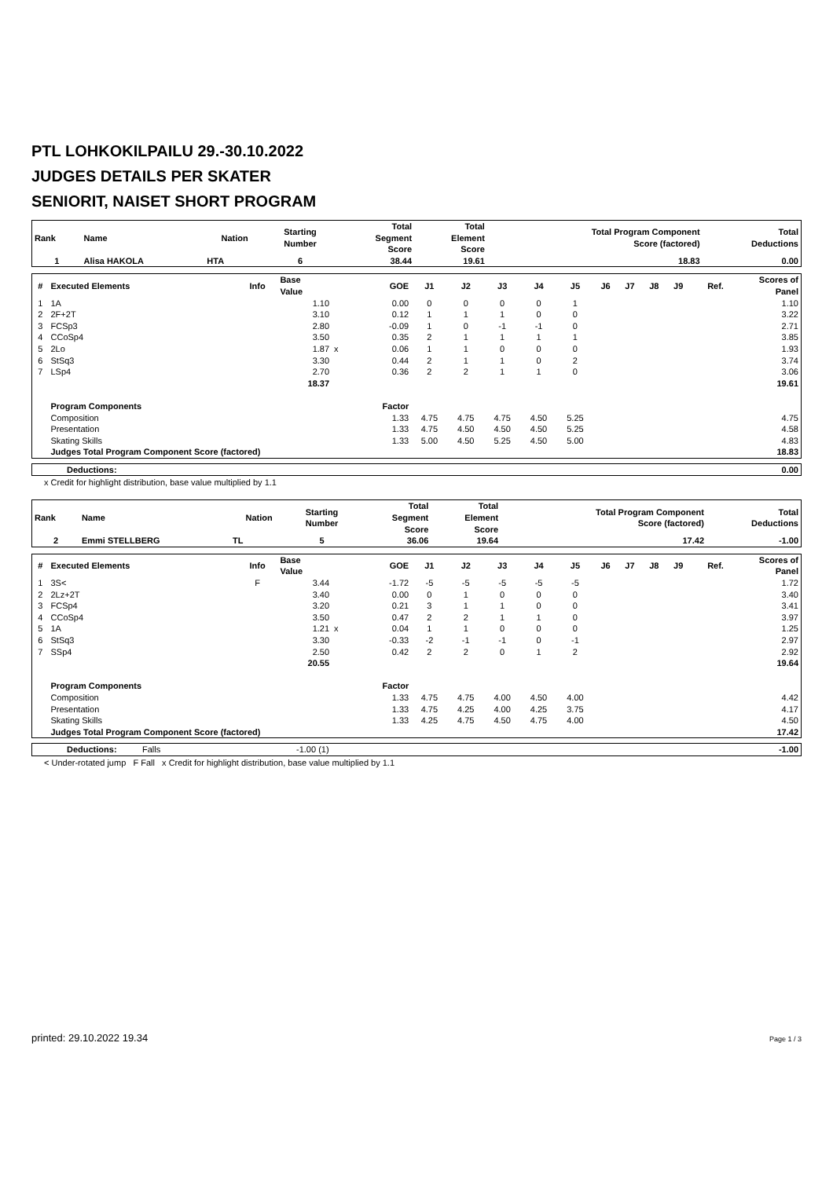PTL LOHKOKILPAILU 29.-30.10.2022
JUDGES DETAILS PER SKATER
SENIORIT, NAISET SHORT PROGRAM
| Rank | Name | Nation | Starting Number | Total Segment Score | Total Element Score | Total Program Component Score (factored) | Total Deductions |
| --- | --- | --- | --- | --- | --- | --- | --- |
| 1 | Alisa HAKOLA | HTA | 6 | 38.44 | 19.61 | 18.83 | 0.00 |
| # | Executed Elements | Info | Base Value | | GOE | J1 | J2 | J3 | J4 | J5 | J6 | J7 | J8 | J9 | Ref. | Scores of Panel |
| --- | --- | --- | --- | --- | --- | --- | --- | --- | --- | --- | --- | --- | --- | --- | --- | --- |
| 1 | 1A | | 1.10 | | 0.00 | 0 | 0 | 0 | 0 | 1 | | | | | | 1.10 |
| 2 | 2F+2T | | 3.10 | | 0.12 | 1 | 1 | 1 | 0 | 0 | | | | | | 3.22 |
| 3 | FCSp3 | | 2.80 | | -0.09 | 1 | 0 | -1 | -1 | 0 | | | | | | 2.71 |
| 4 | CCoSp4 | | 3.50 | | 0.35 | 2 | 1 | 1 | 1 | 1 | | | | | | 3.85 |
| 5 | 2Lo | | 1.87 | x | 0.06 | 1 | 1 | 0 | 0 | 0 | | | | | | 1.93 |
| 6 | StSq3 | | 3.30 | | 0.44 | 2 | 1 | 1 | 0 | 2 | | | | | | 3.74 |
| 7 | LSp4 | | 2.70 | | 0.36 | 2 | 2 | 1 | 1 | 0 | | | | | | 3.06 |
| | | | 18.37 | | | | | | | | | | | | | 19.61 |
| | Program Components | | | | Factor | | | | | | | | | | | |
| | Composition | | | | 1.33 | 4.75 | 4.75 | 4.75 | 4.50 | 5.25 | | | | | | 4.75 |
| | Presentation | | | | 1.33 | 4.75 | 4.50 | 4.50 | 4.50 | 5.25 | | | | | | 4.58 |
| | Skating Skills | | | | 1.33 | 5.00 | 4.50 | 5.25 | 4.50 | 5.00 | | | | | | 4.83 |
| | Judges Total Program Component Score (factored) | | | | | | | | | | | | | | | 18.83 |
| Deductions: | 0.00 |
x Credit for highlight distribution, base value multiplied by 1.1
| Rank | Name | Nation | Starting Number | Total Segment Score | Total Element Score | Total Program Component Score (factored) | Total Deductions |
| --- | --- | --- | --- | --- | --- | --- | --- |
| 2 | Emmi STELLBERG | TL | 5 | 36.06 | 19.64 | 17.42 | -1.00 |
| # | Executed Elements | Info | Base Value | | GOE | J1 | J2 | J3 | J4 | J5 | J6 | J7 | J8 | J9 | Ref. | Scores of Panel |
| --- | --- | --- | --- | --- | --- | --- | --- | --- | --- | --- | --- | --- | --- | --- | --- | --- |
| 1 | 3S< | F | 3.44 | | -1.72 | -5 | -5 | -5 | -5 | -5 | | | | | | 1.72 |
| 2 | 2Lz+2T | | 3.40 | | 0.00 | 0 | 1 | 0 | 0 | 0 | | | | | | 3.40 |
| 3 | FCSp4 | | 3.20 | | 0.21 | 3 | 1 | 1 | 0 | 0 | | | | | | 3.41 |
| 4 | CCoSp4 | | 3.50 | | 0.47 | 2 | 2 | 1 | 1 | 0 | | | | | | 3.97 |
| 5 | 1A | | 1.21 | x | 0.04 | 1 | 1 | 0 | 0 | 0 | | | | | | 1.25 |
| 6 | StSq3 | | 3.30 | | -0.33 | -2 | -1 | -1 | 0 | -1 | | | | | | 2.97 |
| 7 | SSp4 | | 2.50 | | 0.42 | 2 | 2 | 0 | 1 | 2 | | | | | | 2.92 |
| | | | 20.55 | | | | | | | | | | | | | 19.64 |
| | Program Components | | | | Factor | | | | | | | | | | | |
| | Composition | | | | 1.33 | 4.75 | 4.75 | 4.00 | 4.50 | 4.00 | | | | | | 4.42 |
| | Presentation | | | | 1.33 | 4.75 | 4.25 | 4.00 | 4.25 | 3.75 | | | | | | 4.17 |
| | Skating Skills | | | | 1.33 | 4.25 | 4.75 | 4.50 | 4.75 | 4.00 | | | | | | 4.50 |
| | Judges Total Program Component Score (factored) | | | | | | | | | | | | | | | 17.42 |
| Deductions: | Falls | -1.00 (1) | -1.00 |
< Under-rotated jump F Fall x Credit for highlight distribution, base value multiplied by 1.1
printed: 29.10.2022 19.34 Page 1 / 3